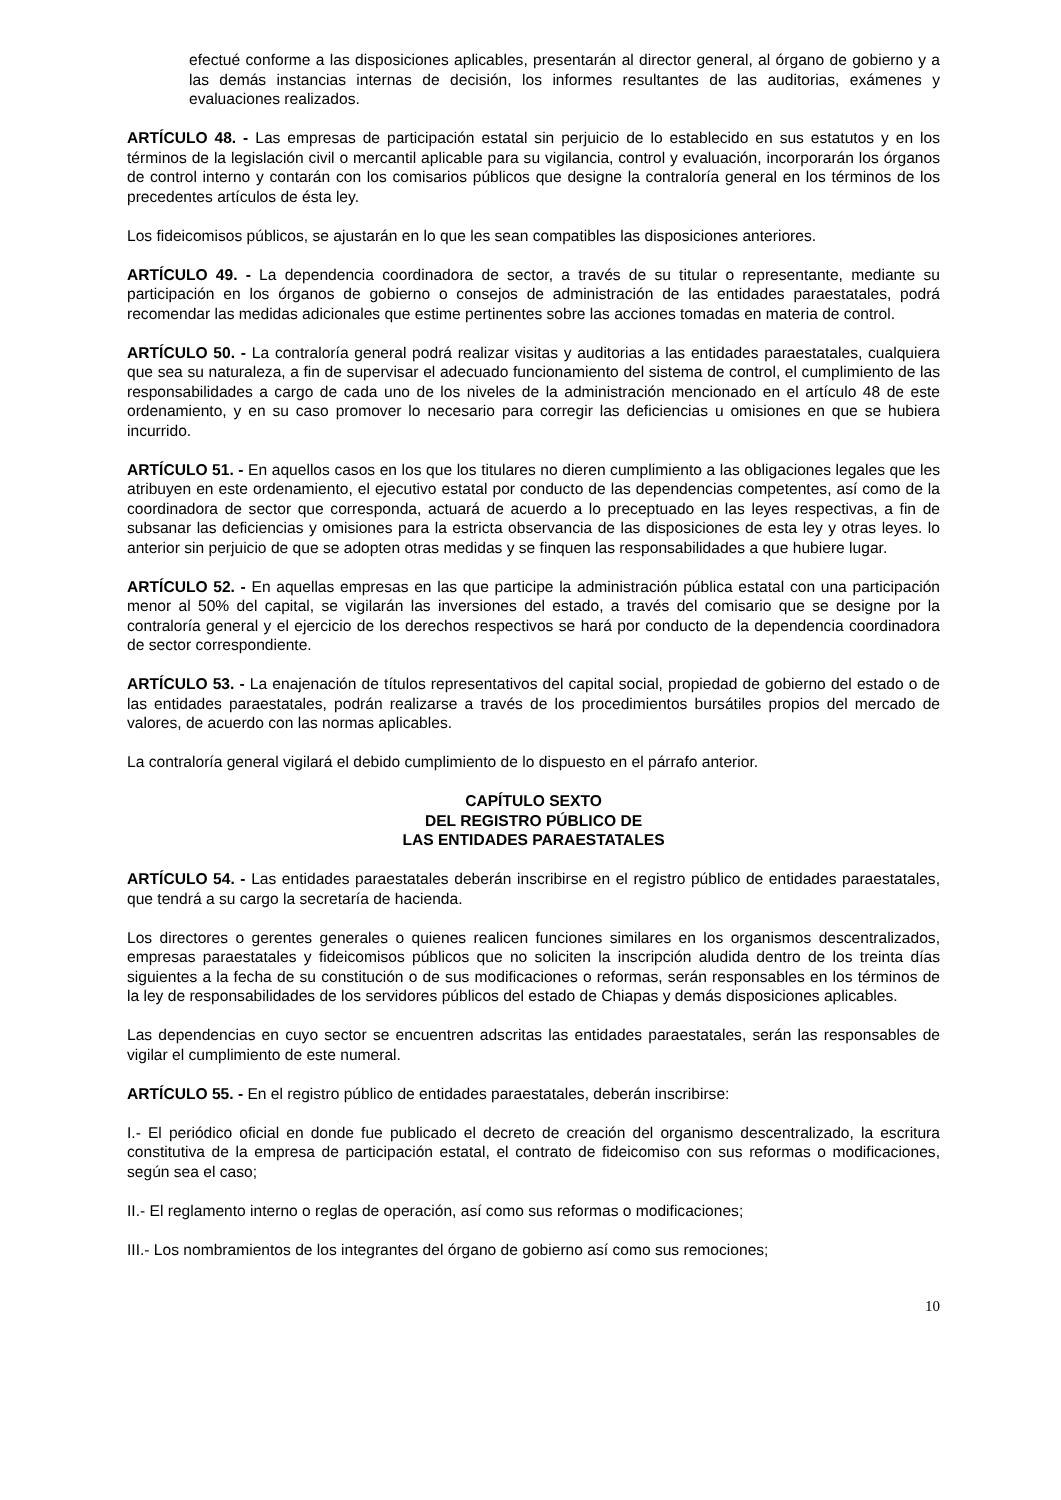efectué conforme a las disposiciones aplicables, presentarán al director general, al órgano de gobierno y a las demás instancias internas de decisión, los informes resultantes de las auditorias, exámenes y evaluaciones realizados.
ARTÍCULO 48. - Las empresas de participación estatal sin perjuicio de lo establecido en sus estatutos y en los términos de la legislación civil o mercantil aplicable para su vigilancia, control y evaluación, incorporarán los órganos de control interno y contarán con los comisarios públicos que designe la contraloría general en los términos de los precedentes artículos de ésta ley.
Los fideicomisos públicos, se ajustarán en lo que les sean compatibles las disposiciones anteriores.
ARTÍCULO 49. - La dependencia coordinadora de sector, a través de su titular o representante, mediante su participación en los órganos de gobierno o consejos de administración de las entidades paraestatales, podrá recomendar las medidas adicionales que estime pertinentes sobre las acciones tomadas en materia de control.
ARTÍCULO 50. - La contraloría general podrá realizar visitas y auditorias a las entidades paraestatales, cualquiera que sea su naturaleza, a fin de supervisar el adecuado funcionamiento del sistema de control, el cumplimiento de las responsabilidades a cargo de cada uno de los niveles de la administración mencionado en el artículo 48 de este ordenamiento, y en su caso promover lo necesario para corregir las deficiencias u omisiones en que se hubiera incurrido.
ARTÍCULO 51. - En aquellos casos en los que los titulares no dieren cumplimiento a las obligaciones legales que les atribuyen en este ordenamiento, el ejecutivo estatal por conducto de las dependencias competentes, así como de la coordinadora de sector que corresponda, actuará de acuerdo a lo preceptuado en las leyes respectivas, a fin de subsanar las deficiencias y omisiones para la estricta observancia de las disposiciones de esta ley y otras leyes. lo anterior sin perjuicio de que se adopten otras medidas y se finquen las responsabilidades a que hubiere lugar.
ARTÍCULO 52. - En aquellas empresas en las que participe la administración pública estatal con una participación menor al 50% del capital, se vigilarán las inversiones del estado, a través del comisario que se designe por la contraloría general y el ejercicio de los derechos respectivos se hará por conducto de la dependencia coordinadora de sector correspondiente.
ARTÍCULO 53. - La enajenación de títulos representativos del capital social, propiedad de gobierno del estado o de las entidades paraestatales, podrán realizarse a través de los procedimientos bursátiles propios del mercado de valores, de acuerdo con las normas aplicables.
La contraloría general vigilará el debido cumplimiento de lo dispuesto en el párrafo anterior.
CAPÍTULO SEXTO
DEL REGISTRO PÚBLICO DE
LAS ENTIDADES PARAESTATALES
ARTÍCULO 54. - Las entidades paraestatales deberán inscribirse en el registro público de entidades paraestatales, que tendrá a su cargo la secretaría de hacienda.
Los directores o gerentes generales o quienes realicen funciones similares en los organismos descentralizados, empresas paraestatales y fideicomisos públicos que no soliciten la inscripción aludida dentro de los treinta días siguientes a la fecha de su constitución o de sus modificaciones o reformas, serán responsables en los términos de la ley de responsabilidades de los servidores públicos del estado de Chiapas y demás disposiciones aplicables.
Las dependencias en cuyo sector se encuentren adscritas las entidades paraestatales, serán las responsables de vigilar el cumplimiento de este numeral.
ARTÍCULO 55. - En el registro público de entidades paraestatales, deberán inscribirse:
I.- El periódico oficial en donde fue publicado el decreto de creación del organismo descentralizado, la escritura constitutiva de la empresa de participación estatal, el contrato de fideicomiso con sus reformas o modificaciones, según sea el caso;
II.- El reglamento interno o reglas de operación, así como sus reformas o modificaciones;
III.- Los nombramientos de los integrantes del órgano de gobierno así como sus remociones;
10